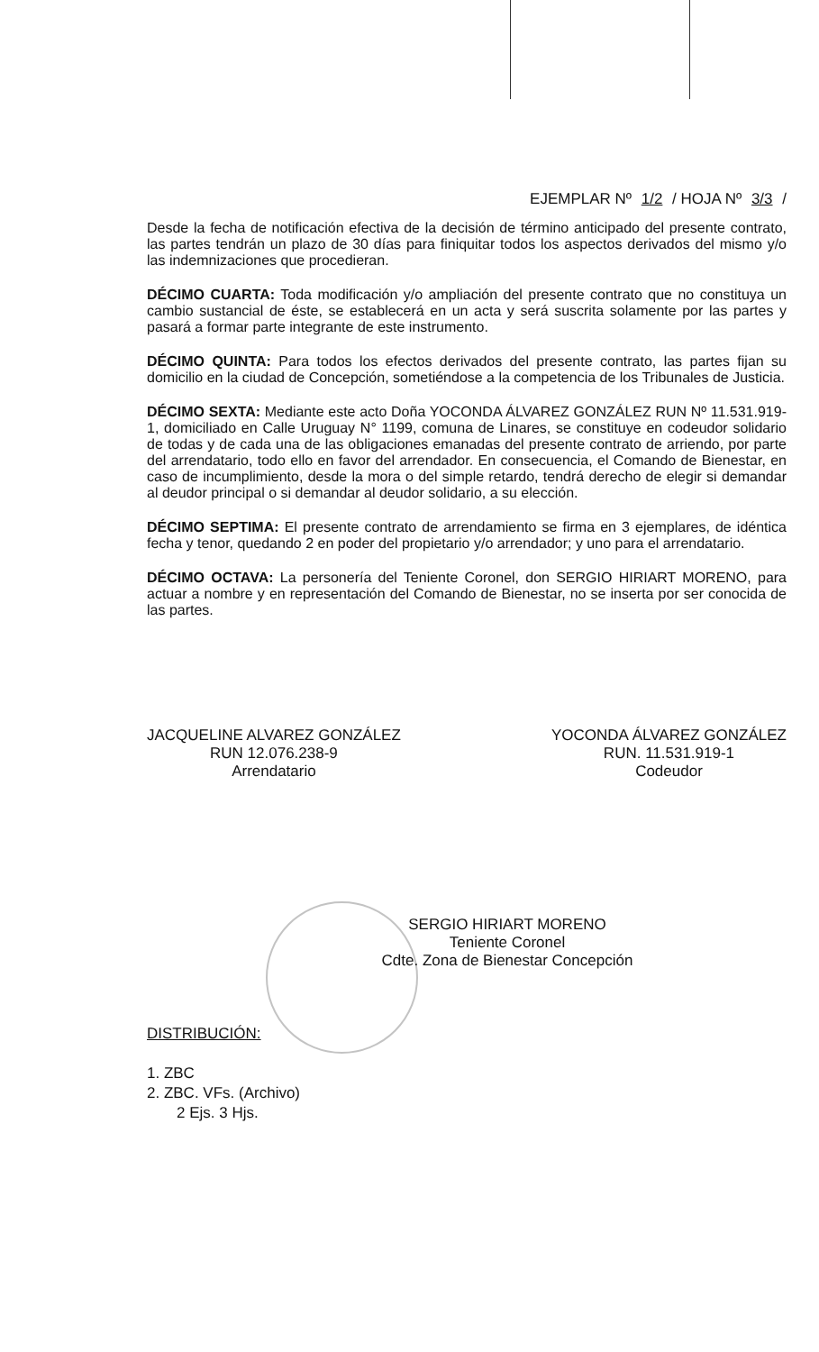EJEMPLAR Nº 1/2 / HOJA Nº 3/3 /
Desde la fecha de notificación efectiva de la decisión de término anticipado del presente contrato, las partes tendrán un plazo de 30 días para finiquitar todos los aspectos derivados del mismo y/o las indemnizaciones que procedieran.
DÉCIMO CUARTA: Toda modificación y/o ampliación del presente contrato que no constituya un cambio sustancial de éste, se establecerá en un acta y será suscrita solamente por las partes y pasará a formar parte integrante de este instrumento.
DÉCIMO QUINTA: Para todos los efectos derivados del presente contrato, las partes fijan su domicilio en la ciudad de Concepción, sometiéndose a la competencia de los Tribunales de Justicia.
DÉCIMO SEXTA: Mediante este acto Doña YOCONDA ÁLVAREZ GONZÁLEZ RUN Nº 11.531.919-1, domiciliado en Calle Uruguay N° 1199, comuna de Linares, se constituye en codeudor solidario de todas y de cada una de las obligaciones emanadas del presente contrato de arriendo, por parte del arrendatario, todo ello en favor del arrendador. En consecuencia, el Comando de Bienestar, en caso de incumplimiento, desde la mora o del simple retardo, tendrá derecho de elegir si demandar al deudor principal o si demandar al deudor solidario, a su elección.
DÉCIMO SEPTIMA: El presente contrato de arrendamiento se firma en 3 ejemplares, de idéntica fecha y tenor, quedando 2 en poder del propietario y/o arrendador; y uno para el arrendatario.
DÉCIMO OCTAVA: La personería del Teniente Coronel, don SERGIO HIRIART MORENO, para actuar a nombre y en representación del Comando de Bienestar, no se inserta por ser conocida de las partes.
JACQUELINE ALVAREZ GONZÁLEZ
RUN 12.076.238-9
Arrendatario
YOCONDA ÁLVAREZ GONZÁLEZ
RUN. 11.531.919-1
Codeudor
SERGIO HIRIART MORENO
Teniente Coronel
Cdte. Zona de Bienestar Concepción
DISTRIBUCIÓN:
1. ZBC
2. ZBC. VFs. (Archivo)
2 Ejs. 3 Hjs.